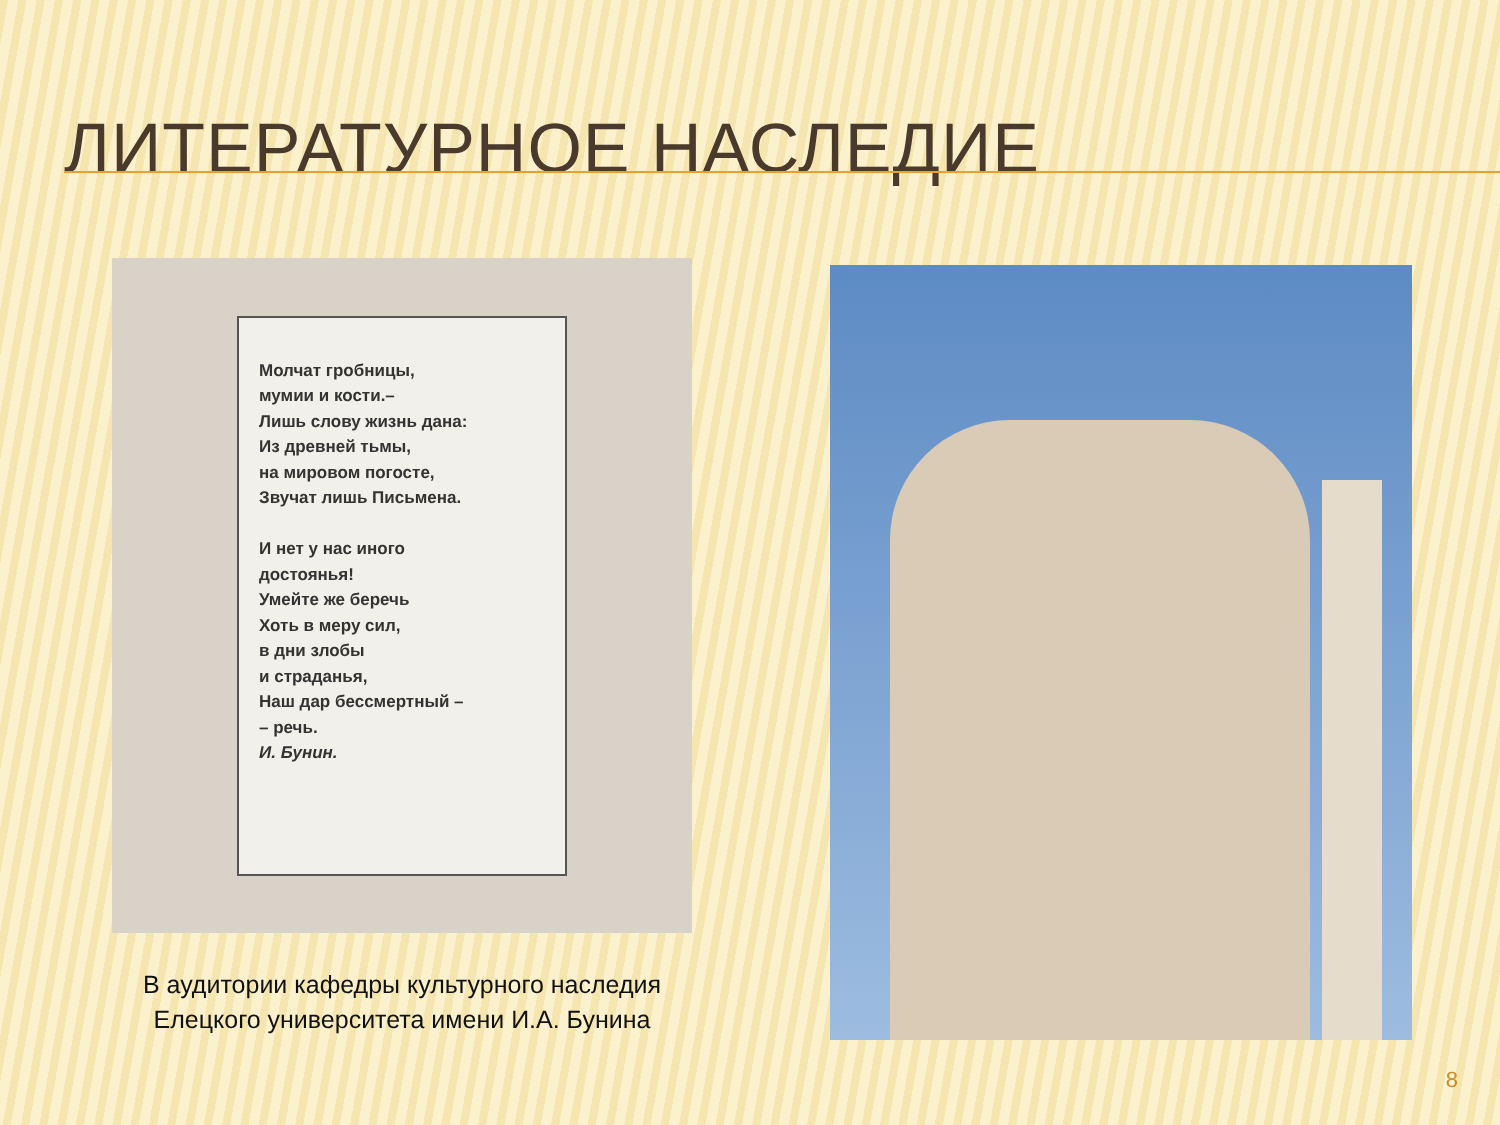ЛИТЕРАТУРНОЕ НАСЛЕДИЕ
Молчат гробницы,
мумии и кости.–
Лишь слову жизнь дана:
Из древней тьмы,
на мировом погосте,
Звучат лишь Письмена.
И нет у нас иного
достоянья!
Умейте же беречь
Хоть в меру сил,
в дни злобы
и страданья,
Наш дар бессмертный –
– речь.
И. Бунин.
В аудитории кафедры культурного наследия Елецкого университета имени И.А. Бунина
8